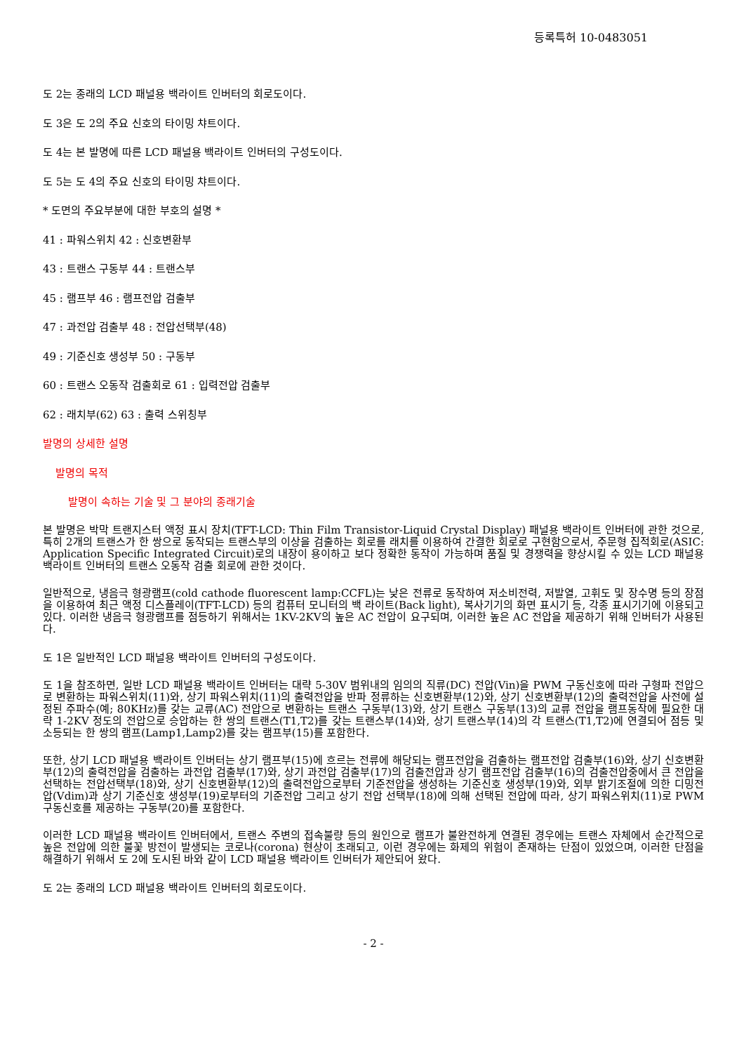등록특허 10-0483051
도 2는 종래의 LCD 패널용 백라이트 인버터의 회로도이다.
도 3은 도 2의 주요 신호의 타이밍 챠트이다.
도 4는 본 발명에 따른 LCD 패널용 백라이트 인버터의 구성도이다.
도 5는 도 4의 주요 신호의 타이밍 챠트이다.
* 도면의 주요부분에 대한 부호의 설명 *
41 : 파워스위치 42 : 신호변환부
43 : 트랜스 구동부 44 : 트랜스부
45 : 램프부 46 : 램프전압 검출부
47 : 과전압 검출부 48 : 전압선택부(48)
49 : 기준신호 생성부 50 : 구동부
60 : 트랜스 오동작 검출회로 61 : 입력전압 검출부
62 : 래치부(62) 63 : 출력 스위칭부
발명의 상세한 설명
발명의 목적
발명이 속하는 기술 및 그 분야의 종래기술
본 발명은 박막 트랜지스터 액정 표시 장치(TFT-LCD: Thin Film Transistor-Liquid Crystal Display) 패널용 백라이트 인버터에 관한 것으로, 특히 2개의 트랜스가 한 쌍으로 동작되는 트랜스부의 이상을 검출하는 회로를 래치를 이용하여 간결한 회로로 구현함으로서, 주문형 집적회로(ASIC: Application Specific Integrated Circuit)로의 내장이 용이하고 보다 정확한 동작이 가능하며 품질 및 경쟁력을 향상시킬 수 있는 LCD 패널용 백라이트 인버터의 트랜스 오동작 검출 회로에 관한 것이다.
일반적으로, 냉음극 형광램프(cold cathode fluorescent lamp:CCFL)는 낮은 전류로 동작하여 저소비전력, 저발열, 고휘도 및 장수명 등의 장점을 이용하여 최근 액정 디스플레이(TFT-LCD) 등의 컴퓨터 모니터의 백 라이트(Back light), 복사기기의 화면 표시기 등, 각종 표시기기에 이용되고 있다. 이러한 냉음극 형광램프를 점등하기 위해서는 1KV-2KV의 높은 AC 전압이 요구되며, 이러한 높은 AC 전압을 제공하기 위해 인버터가 사용된다.
도 1은 일반적인 LCD 패널용 백라이트 인버터의 구성도이다.
도 1을 참조하면, 일반 LCD 패널용 백라이트 인버터는 대략 5-30V 범위내의 임의의 직류(DC) 전압(Vin)을 PWM 구동신호에 따라 구형파 전압으로 변환하는 파워스위치(11)와, 상기 파워스위치(11)의 출력전압을 반파 정류하는 신호변환부(12)와, 상기 신호변환부(12)의 출력전압을 사전에 설정된 주파수(예; 80KHz)를 갖는 교류(AC) 전압으로 변환하는 트랜스 구동부(13)와, 상기 트랜스 구동부(13)의 교류 전압을 램프동작에 필요한 대략 1-2KV 정도의 전압으로 승압하는 한 쌍의 트랜스(T1,T2)를 갖는 트랜스부(14)와, 상기 트랜스부(14)의 각 트랜스(T1,T2)에 연결되어 점등 및 소등되는 한 쌍의 램프(Lamp1,Lamp2)를 갖는 램프부(15)를 포함한다.
또한, 상기 LCD 패널용 백라이트 인버터는 상기 램프부(15)에 흐르는 전류에 해당되는 램프전압을 검출하는 램프전압 검출부(16)와, 상기 신호변환부(12)의 출력전압을 검출하는 과전압 검출부(17)와, 상기 과전압 검출부(17)의 검출전압과 상기 램프전압 검출부(16)의 검출전압중에서 큰 전압을 선택하는 전압선택부(18)와, 상기 신호변환부(12)의 출력전압으로부터 기준전압을 생성하는 기준신호 생성부(19)와, 외부 밝기조절에 의한 디밍전압(Vdim)과 상기 기준신호 생성부(19)로부터의 기준전압 그리고 상기 전압 선택부(18)에 의해 선택된 전압에 따라, 상기 파워스위치(11)로 PWM 구동신호를 제공하는 구동부(20)를 포함한다.
이러한 LCD 패널용 백라이트 인버터에서, 트랜스 주변의 접속불량 등의 원인으로 램프가 불완전하게 연결된 경우에는 트랜스 자체에서 순간적으로 높은 전압에 의한 불꽃 방전이 발생되는 코로나(corona) 현상이 초래되고, 이런 경우에는 화제의 위험이 존재하는 단점이 있었으며, 이러한 단점을 해결하기 위해서 도 2에 도시된 바와 같이 LCD 패널용 백라이트 인버터가 제안되어 왔다.
도 2는 종래의 LCD 패널용 백라이트 인버터의 회로도이다.
- 2 -